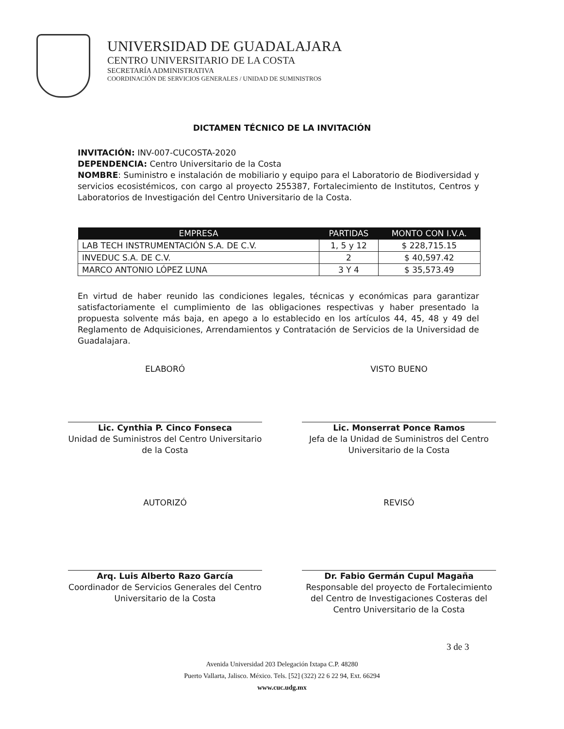UNIVERSIDAD DE GUADALAJARA
CENTRO UNIVERSITARIO DE LA COSTA
SECRETARÍA ADMINISTRATIVA
COORDINACIÓN DE SERVICIOS GENERALES / UNIDAD DE SUMINISTROS
DICTAMEN TÉCNICO DE LA INVITACIÓN
INVITACIÓN: INV-007-CUCOSTA-2020
DEPENDENCIA: Centro Universitario de la Costa
NOMBRE: Suministro e instalación de mobiliario y equipo para el Laboratorio de Biodiversidad y servicios ecosistémicos, con cargo al proyecto 255387, Fortalecimiento de Institutos, Centros y Laboratorios de Investigación del Centro Universitario de la Costa.
| EMPRESA | PARTIDAS | MONTO CON I.V.A. |
| --- | --- | --- |
| LAB TECH INSTRUMENTACIÓN S.A. DE C.V. | 1, 5 y 12 | $ 228,715.15 |
| INVEDUC S.A. DE C.V. | 2 | $ 40,597.42 |
| MARCO ANTONIO LÓPEZ LUNA | 3 Y 4 | $ 35,573.49 |
En virtud de haber reunido las condiciones legales, técnicas y económicas para garantizar satisfactoriamente el cumplimiento de las obligaciones respectivas y haber presentado la propuesta solvente más baja, en apego a lo establecido en los artículos 44, 45, 48 y 49 del Reglamento de Adquisiciones, Arrendamientos y Contratación de Servicios de la Universidad de Guadalajara.
ELABORÓ
Lic. Cynthia P. Cinco Fonseca
Unidad de Suministros del Centro Universitario de la Costa
VISTO BUENO
Lic. Monserrat Ponce Ramos
Jefa de la Unidad de Suministros del Centro Universitario de la Costa
AUTORIZÓ
Arq. Luis Alberto Razo García
Coordinador de Servicios Generales del Centro Universitario de la Costa
REVISÓ
Dr. Fabio Germán Cupul Magaña
Responsable del proyecto de Fortalecimiento del Centro de Investigaciones Costeras del Centro Universitario de la Costa
3 de 3
Avenida Universidad 203 Delegación Ixtapa C.P. 48280
Puerto Vallarta, Jalisco. México. Tels. [52] (322) 22 6 22 94, Ext. 66294
www.cuc.udg.mx